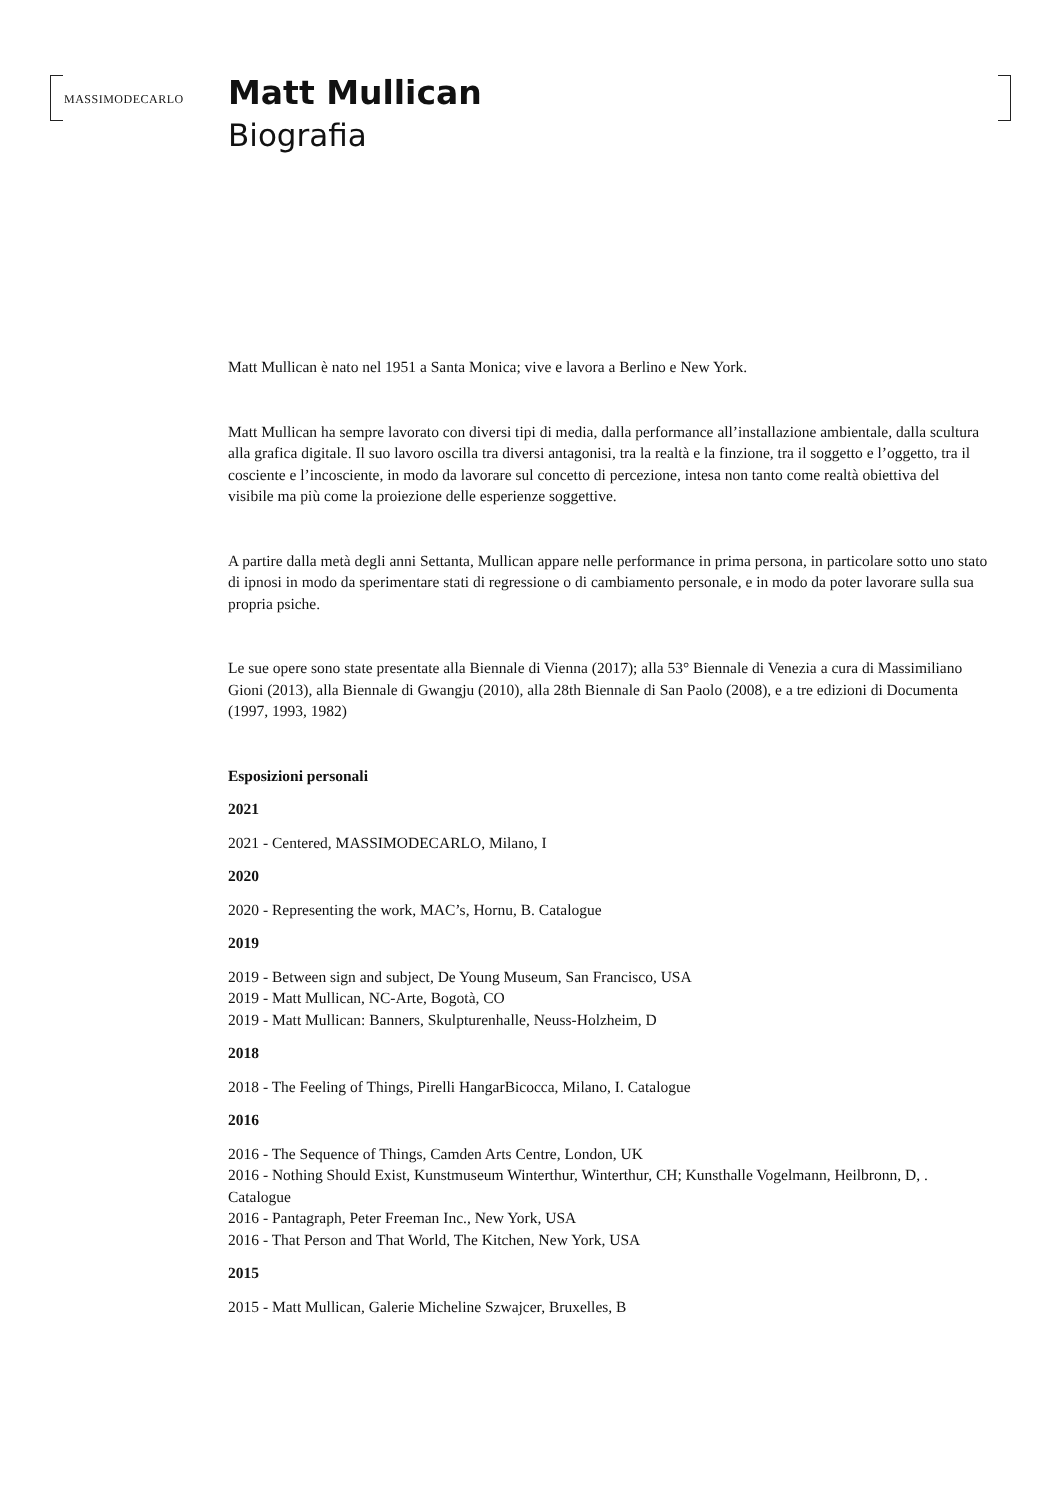MASSIMODECARLO
Matt Mullican
Biografia
Matt Mullican è nato nel 1951 a Santa Monica; vive e lavora a Berlino e New York.
Matt Mullican ha sempre lavorato con diversi tipi di media, dalla performance all’installazione ambientale, dalla scultura alla grafica digitale. Il suo lavoro oscilla tra diversi antagonisi, tra la realtà e la finzione, tra il soggetto e l’oggetto, tra il cosciente e l’incosciente, in modo da lavorare sul concetto di percezione, intesa non tanto come realtà obiettiva del visibile ma più come la proiezione delle esperienze soggettive.
A partire dalla metà degli anni Settanta, Mullican appare nelle performance in prima persona, in particolare sotto uno stato di ipnosi in modo da sperimentare stati di regressione o di cambiamento personale, e in modo da poter lavorare sulla sua propria psiche.
Le sue opere sono state presentate alla Biennale di Vienna (2017); alla 53° Biennale di Venezia a cura di Massimiliano Gioni (2013), alla Biennale di Gwangju (2010), alla 28th Biennale di San Paolo (2008), e a tre edizioni di Documenta (1997, 1993, 1982)
Esposizioni personali
2021
2021 - Centered, MASSIMODECARLO, Milano, I
2020
2020 - Representing the work, MAC’s, Hornu, B. Catalogue
2019
2019 - Between sign and subject, De Young Museum, San Francisco, USA
2019 - Matt Mullican, NC-Arte, Bogotà, CO
2019 - Matt Mullican: Banners, Skulpturenhalle, Neuss-Holzheim, D
2018
2018 - The Feeling of Things, Pirelli HangarBicocca, Milano, I. Catalogue
2016
2016 - The Sequence of Things, Camden Arts Centre, London, UK
2016 - Nothing Should Exist, Kunstmuseum Winterthur, Winterthur, CH; Kunsthalle Vogelmann, Heilbronn, D, . Catalogue
2016 - Pantagraph, Peter Freeman Inc., New York, USA
2016 - That Person and That World, The Kitchen, New York, USA
2015
2015 - Matt Mullican, Galerie Micheline Szwajcer, Bruxelles, B